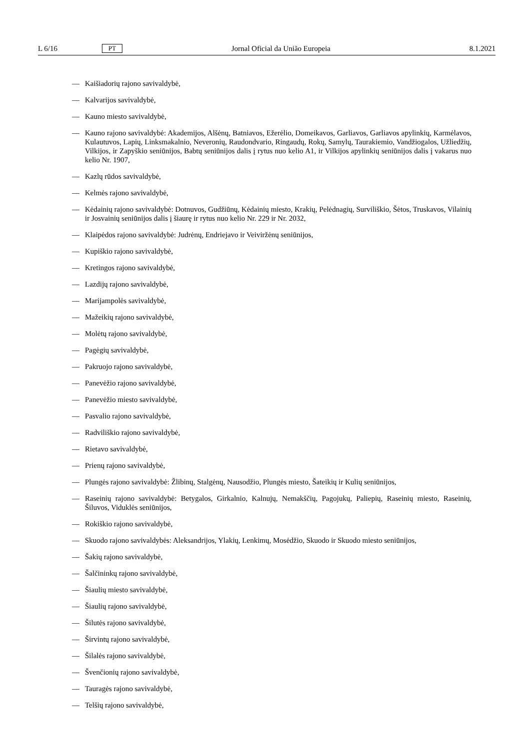L 6/16 PT Jornal Oficial da União Europeia 8.1.2021
— Kaišiadorių rajono savivaldybė,
— Kalvarijos savivaldybė,
— Kauno miesto savivaldybė,
— Kauno rajono savivaldybė: Akademijos, Alšėnų, Batniavos, Ežerėlio, Domeikavos, Garliavos, Garliavos apylinkių, Karmėlavos, Kulautuvos, Lapių, Linksmakalnio, Neveronių, Raudondvario, Ringaudų, Rokų, Samylų, Taurakiemio, Vandžiogalos, Užliedžių, Vilkijos, ir Zapyškio seniūnijos, Babtų seniūnijos dalis į rytus nuo kelio A1, ir Vilkijos apylinkių seniūnijos dalis į vakarus nuo kelio Nr. 1907,
— Kazlų rūdos savivaldybė,
— Kelmės rajono savivaldybė,
— Kėdainių rajono savivaldybė: Dotnuvos, Gudžiūnų, Kėdainių miesto, Krakių, Pelėdnagių, Surviliškio, Šėtos, Truskavos, Vilainių ir Josvainių seniūnijos dalis į šiaurę ir rytus nuo kelio Nr. 229 ir Nr. 2032,
— Klaipėdos rajono savivaldybė: Judrėnų, Endriejavo ir Veiviržėnų seniūnijos,
— Kupiškio rajono savivaldybė,
— Kretingos rajono savivaldybė,
— Lazdijų rajono savivaldybė,
— Marijampolės savivaldybė,
— Mažeikių rajono savivaldybė,
— Molėtų rajono savivaldybė,
— Pagėgių savivaldybė,
— Pakruojo rajono savivaldybė,
— Panevėžio rajono savivaldybė,
— Panevėžio miesto savivaldybė,
— Pasvalio rajono savivaldybė,
— Radviliškio rajono savivaldybė,
— Rietavo savivaldybė,
— Prienų rajono savivaldybė,
— Plungės rajono savivaldybė: Žlibinų, Stalgėnų, Nausodžio, Plungės miesto, Šateikių ir Kulių seniūnijos,
— Raseinių rajono savivaldybė: Betygalos, Girkalnio, Kalnujų, Nemakščių, Pagojukų, Paliepių, Raseinių miesto, Raseinių, Šiluvos, Viduklės seniūnijos,
— Rokiškio rajono savivaldybė,
— Skuodo rajono savivaldybės: Aleksandrijos, Ylakių, Lenkimų, Mosėdžio, Skuodo ir Skuodo miesto seniūnijos,
— Šakių rajono savivaldybė,
— Šalčininkų rajono savivaldybė,
— Šiaulių miesto savivaldybė,
— Šiaulių rajono savivaldybė,
— Šilutės rajono savivaldybė,
— Širvintų rajono savivaldybė,
— Šilalės rajono savivaldybė,
— Švenčionių rajono savivaldybė,
— Tauragės rajono savivaldybė,
— Telšių rajono savivaldybė,